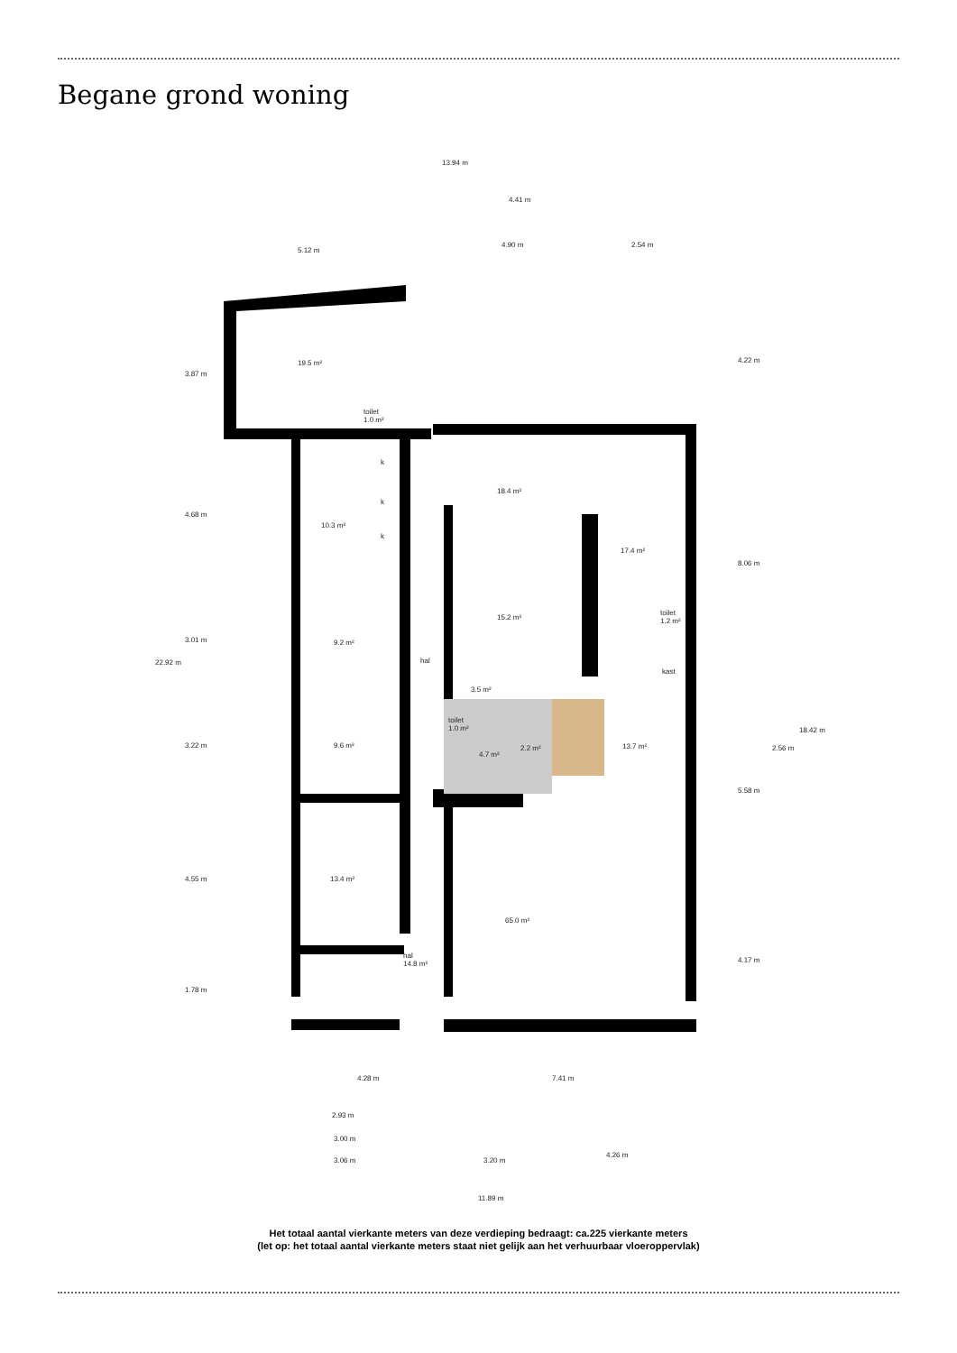Begane grond woning
13.94 m
4.41 m
5.12 m
4.90 m 2.54 m
19.5 m²
toilet
1.0 m²
k
k
k
10.3 m²
18.4 m²
17.4 m²
15.2 m²
toilet
1.2 m²
kast
9.2 m²
hal
3.5 m²
toilet
1.0 m²
4.7 m²
2.2 m² 13.7 m²
9.6 m²
13.4 m²
65.0 m²
hal
14.8 m²
22.92 m
3.87 m
4.68 m
3.01 m
3.22 m
4.55 m
1.78 m
4.22 m
8.06 m
5.58 m
4.17 m
2.56 m
18.42 m
4.28 m 7.41 m
2.93 m
3.00 m
3.06 m 3.20 m
4.26 m
11.89 m
Het totaal aantal vierkante meters van deze verdieping bedraagt: ca.225 vierkante meters
(let op: het totaal aantal vierkante meters staat niet gelijk aan het verhuurbaar vloeroppervlak)